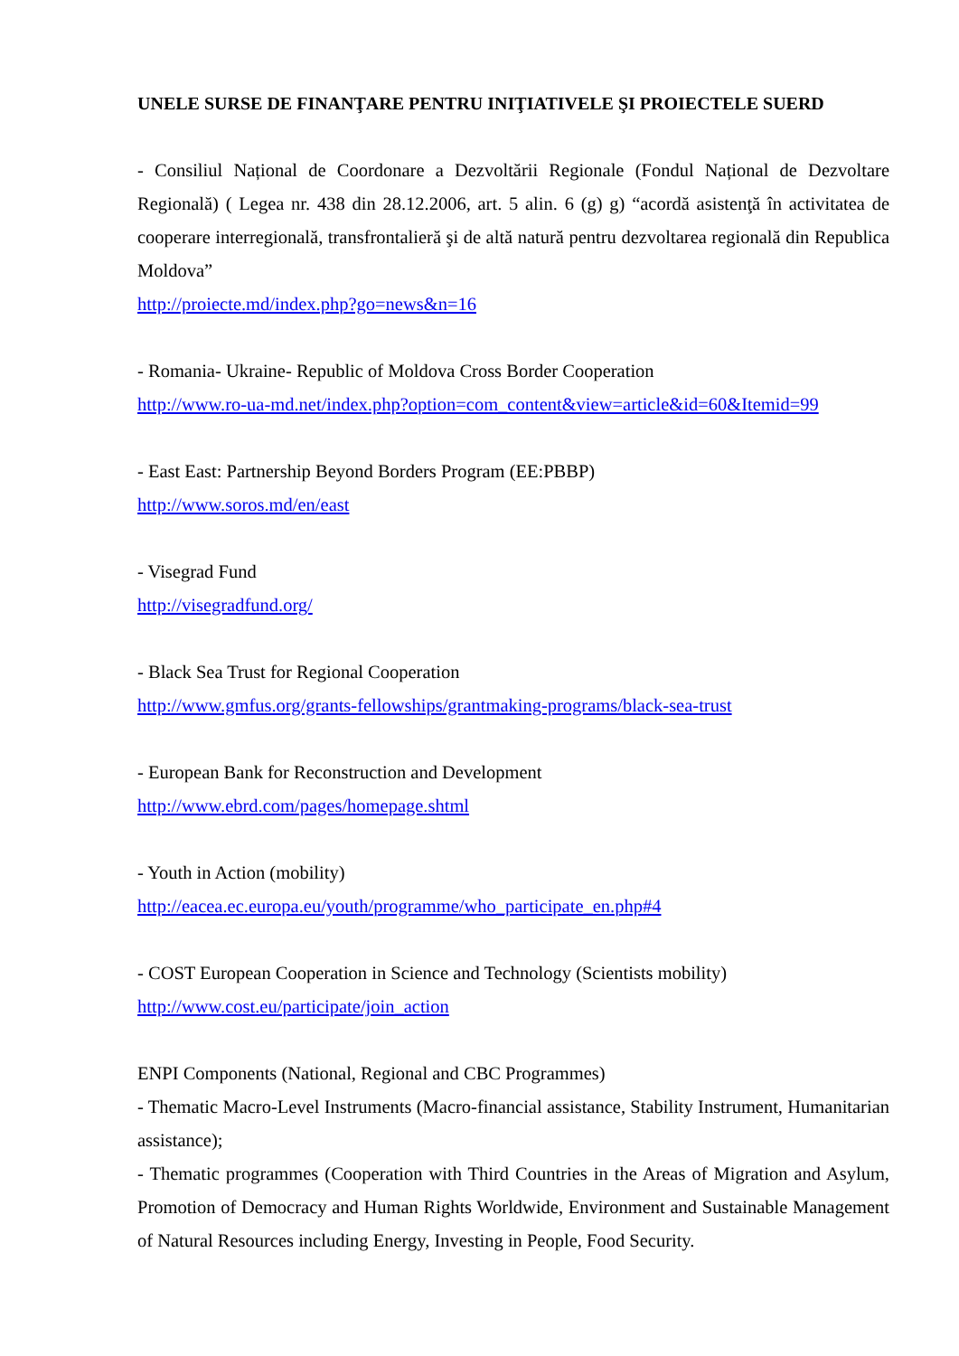UNELE SURSE DE FINANŢARE PENTRU INIŢIATIVELE ŞI PROIECTELE SUERD
- Consiliul Național de Coordonare a Dezvoltării Regionale (Fondul Național de Dezvoltare Regională) ( Legea nr. 438 din 28.12.2006, art. 5 alin. 6 (g) g) “acordă asistenţă în activitatea de cooperare interregională, transfrontalieră şi de altă natură pentru dezvoltarea regională din Republica Moldova”
http://proiecte.md/index.php?go=news&n=16
- Romania- Ukraine- Republic of Moldova Cross Border Cooperation
http://www.ro-ua-md.net/index.php?option=com_content&view=article&id=60&Itemid=99
- East East: Partnership Beyond Borders Program (EE:PBBP)
http://www.soros.md/en/east
- Visegrad Fund
http://visegradfund.org/
- Black Sea Trust for Regional Cooperation
http://www.gmfus.org/grants-fellowships/grantmaking-programs/black-sea-trust
- European Bank for Reconstruction and Development
http://www.ebrd.com/pages/homepage.shtml
- Youth in Action (mobility)
http://eacea.ec.europa.eu/youth/programme/who_participate_en.php#4
- COST European Cooperation in Science and Technology (Scientists mobility)
http://www.cost.eu/participate/join_action
ENPI Components (National, Regional and CBC Programmes)
- Thematic Macro-Level Instruments (Macro-financial assistance, Stability Instrument, Humanitarian assistance);
- Thematic programmes (Cooperation with Third Countries in the Areas of Migration and Asylum, Promotion of Democracy and Human Rights Worldwide, Environment and Sustainable Management of Natural Resources including Energy, Investing in People, Food Security.